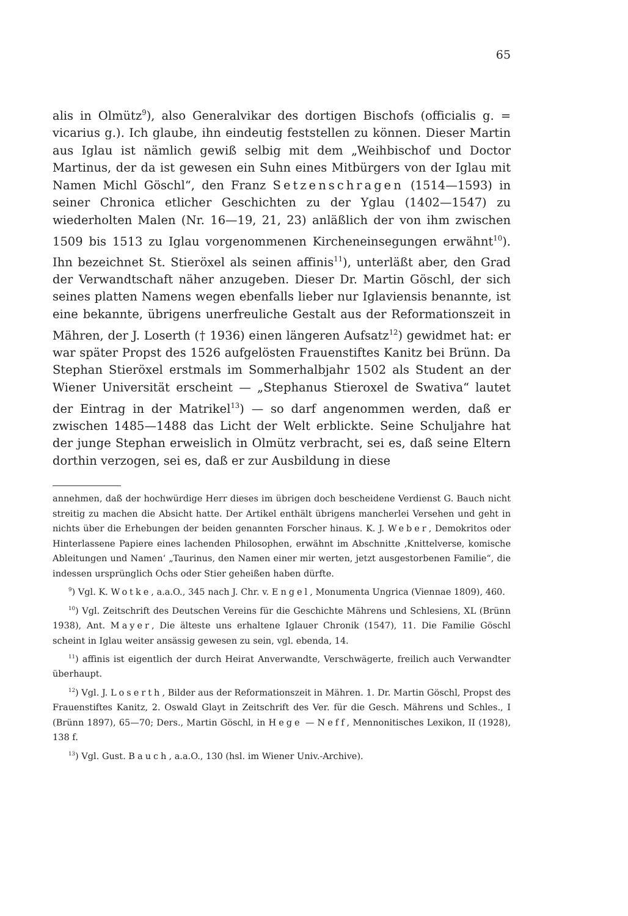65
alis in Olmütz<sup>9</sup>), also Generalvikar des dortigen Bischofs (officialis g. = vicarius g.). Ich glaube, ihn eindeutig feststellen zu können. Dieser Martin aus Iglau ist nämlich gewiß selbig mit dem „Weihbischof und Doctor Martinus, der da ist gewesen ein Suhn eines Mitbürgers von der Iglau mit Namen Michl Göschl“, den Franz Setzenschragen (1514—1593) in seiner Chronica etlicher Geschichten zu der Yglau (1402—1547) zu wiederholten Malen (Nr. 16—19, 21, 23) anläßlich der von ihm zwischen 1509 bis 1513 zu Iglau vorgenommenen Kircheneinsegungen erwähnt<sup>10</sup>). Ihn bezeichnet St. Stieröxel als seinen affinis<sup>11</sup>), unterläßt aber, den Grad der Verwandtschaft näher anzugeben. Dieser Dr. Martin Göschl, der sich seines platten Namens wegen ebenfalls lieber nur Iglaviensis benannte, ist eine bekannte, übrigens unerfreuliche Gestalt aus der Reformationszeit in Mähren, der J. Loserth († 1936) einen längeren Aufsatz<sup>12</sup>) gewidmet hat: er war später Propst des 1526 aufgelösten Frauenstiftes Kanitz bei Brünn. Da Stephan Stieröxel erstmals im Sommerhalbjahr 1502 als Student an der Wiener Universität erscheint — „Stephanus Stieroxel de Swativa“ lautet der Eintrag in der Matrikel<sup>13</sup>) — so darf angenommen werden, daß er zwischen 1485—1488 das Licht der Welt erblickte. Seine Schuljahre hat der junge Stephan erweislich in Olmütz verbracht, sei es, daß seine Eltern dorthin verzogen, sei es, daß er zur Ausbildung in diese
annehmen, daß der hochwürdige Herr dieses im übrigen doch bescheidene Verdienst G. Bauch nicht streitig zu machen die Absicht hatte. Der Artikel enthält übrigens mancherlei Versehen und geht in nichts über die Erhebungen der beiden genannten Forscher hinaus. K. J. Weber, Demokritos oder Hinterlassene Papiere eines lachenden Philosophen, erwähnt im Abschnitte ‚Knittelverse, komische Ableitungen und Namen‘ „Taurinus, den Namen einer mir werten, jetzt ausgestorbenen Familie“, die indessen ursprünglich Ochs oder Stier geheißen haben dürfte.
<sup>9</sup>) Vgl. K. Wotke, a.a.O., 345 nach J. Chr. v. Engel, Monumenta Ungrica (Viennae 1809), 460.
<sup>10</sup>) Vgl. Zeitschrift des Deutschen Vereins für die Geschichte Mährens und Schlesiens, XL (Brünn 1938), Ant. Mayer, Die älteste uns erhaltene Iglauer Chronik (1547), 11. Die Familie Göschl scheint in Iglau weiter ansässig gewesen zu sein, vgl. ebenda, 14.
<sup>11</sup>) affinis ist eigentlich der durch Heirat Anverwandte, Verschwägerte, freilich auch Verwandter überhaupt.
<sup>12</sup>) Vgl. J. Loserth, Bilder aus der Reformationszeit in Mähren. 1. Dr. Martin Göschl, Propst des Frauenstiftes Kanitz, 2. Oswald Glayt in Zeitschrift des Ver. für die Gesch. Mährens und Schles., I (Brünn 1897), 65—70; Ders., Martin Göschl, in Hege — Neff, Mennonitisches Lexikon, II (1928), 138 f.
<sup>13</sup>) Vgl. Gust. Bauch, a.a.O., 130 (hsl. im Wiener Univ.-Archive).